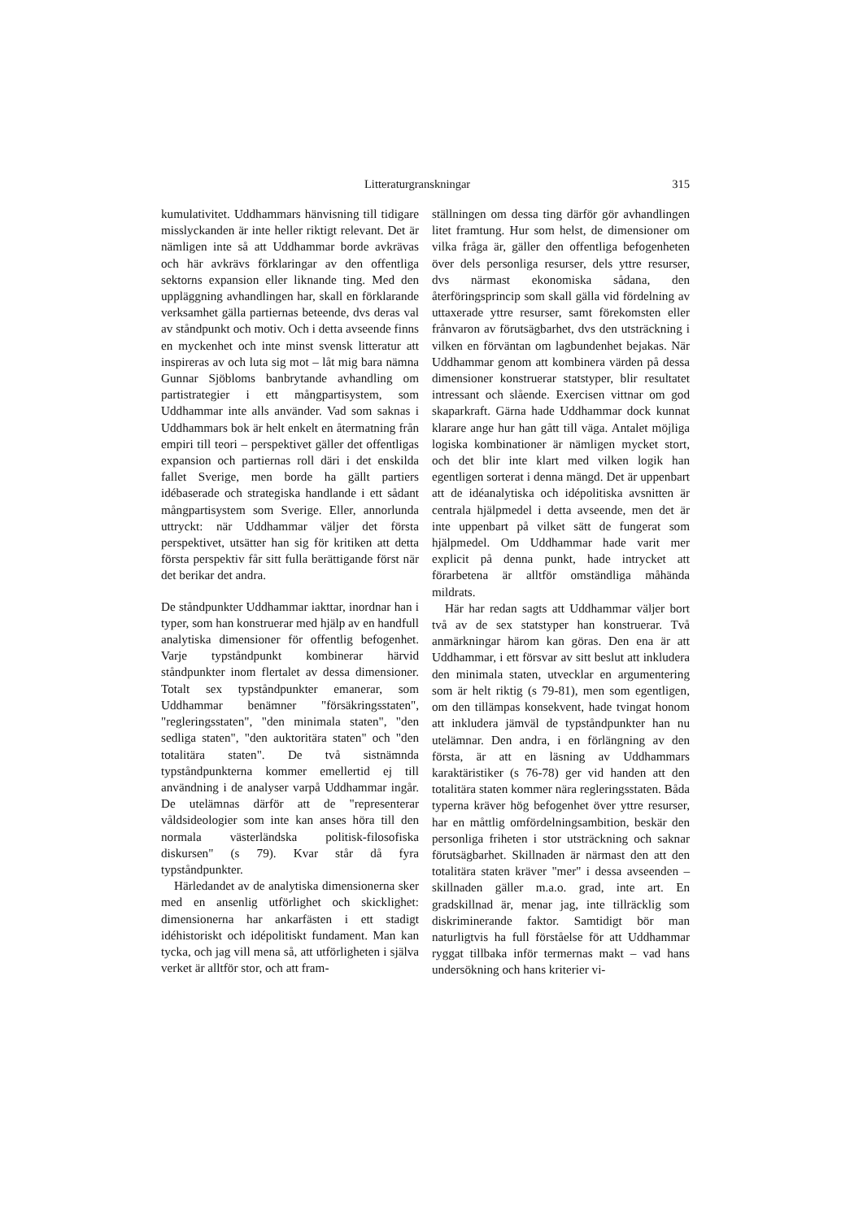Litteraturgranskningar 315
kumulativitet. Uddhammars hänvisning till tidigare misslyckanden är inte heller riktigt relevant. Det är nämligen inte så att Uddhammar borde avkrävas och här avkrävs förklaringar av den offentliga sektorns expansion eller liknande ting. Med den uppläggning avhandlingen har, skall en förklarande verksamhet gälla partiernas beteende, dvs deras val av ståndpunkt och motiv. Och i detta avseende finns en myckenhet och inte minst svensk litteratur att inspireras av och luta sig mot – låt mig bara nämna Gunnar Sjöbloms banbrytande avhandling om partistrategier i ett mångpartisystem, som Uddhammar inte alls använder. Vad som saknas i Uddhammars bok är helt enkelt en återmatning från empiri till teori – perspektivet gäller det offentligas expansion och partiernas roll däri i det enskilda fallet Sverige, men borde ha gällt partiers idébaserade och strategiska handlande i ett sådant mångpartisystem som Sverige. Eller, annorlunda uttryckt: när Uddhammar väljer det första perspektivet, utsätter han sig för kritiken att detta första perspektiv får sitt fulla berättigande först när det berikar det andra.
De ståndpunkter Uddhammar iakttar, inordnar han i typer, som han konstruerar med hjälp av en handfull analytiska dimensioner för offentlig befogenhet. Varje typståndpunkt kombinerar härvid ståndpunkter inom flertalet av dessa dimensioner. Totalt sex typståndpunkter emanerar, som Uddhammar benämner "försäkringsstaten", "regleringsstaten", "den minimala staten", "den sedliga staten", "den auktoritära staten" och "den totalitära staten". De två sistnämnda typståndpunkterna kommer emellertid ej till användning i de analyser varpå Uddhammar ingår. De utelämnas därför att de "representerar våldsideologier som inte kan anses höra till den normala västerländska politisk-filosofiska diskursen" (s 79). Kvar står då fyra typståndpunkter.
Härledandet av de analytiska dimensionerna sker med en ansenlig utförlighet och skicklighet: dimensionerna har ankarfästen i ett stadigt idéhistoriskt och idépolitiskt fundament. Man kan tycka, och jag vill mena så, att utförligheten i själva verket är alltför stor, och att fram-
ställningen om dessa ting därför gör avhandlingen litet framtung. Hur som helst, de dimensioner om vilka fråga är, gäller den offentliga befogenheten över dels personliga resurser, dels yttre resurser, dvs närmast ekonomiska sådana, den återföringsprincip som skall gälla vid fördelning av uttaxerade yttre resurser, samt förekomsten eller frånvaron av förutsägbarhet, dvs den utsträckning i vilken en förväntan om lagbundenhet bejakas. När Uddhammar genom att kombinera värden på dessa dimensioner konstruerar statstyper, blir resultatet intressant och slående. Exercisen vittnar om god skaparkraft. Gärna hade Uddhammar dock kunnat klarare ange hur han gått till väga. Antalet möjliga logiska kombinationer är nämligen mycket stort, och det blir inte klart med vilken logik han egentligen sorterat i denna mängd. Det är uppenbart att de idéanalytiska och idépolitiska avsnitten är centrala hjälpmedel i detta avseende, men det är inte uppenbart på vilket sätt de fungerat som hjälpmedel. Om Uddhammar hade varit mer explicit på denna punkt, hade intrycket att förarbetena är alltför omständliga måhända mildrats.
Här har redan sagts att Uddhammar väljer bort två av de sex statstyper han konstruerar. Två anmärkningar härom kan göras. Den ena är att Uddhammar, i ett försvar av sitt beslut att inkludera den minimala staten, utvecklar en argumentering som är helt riktig (s 79-81), men som egentligen, om den tillämpas konsekvent, hade tvingat honom att inkludera jämväl de typståndpunkter han nu utelämnar. Den andra, i en förlängning av den första, är att en läsning av Uddhammars karaktäristiker (s 76-78) ger vid handen att den totalitära staten kommer nära regleringsstaten. Båda typerna kräver hög befogenhet över yttre resurser, har en måttlig omfördelningsambition, beskär den personliga friheten i stor utsträckning och saknar förutsägbarhet. Skillnaden är närmast den att den totalitära staten kräver "mer" i dessa avseenden – skillnaden gäller m.a.o. grad, inte art. En gradskillnad är, menar jag, inte tillräcklig som diskriminerande faktor. Samtidigt bör man naturligtvis ha full förståelse för att Uddhammar ryggat tillbaka inför termernas makt – vad hans undersökning och hans kriterier vi-